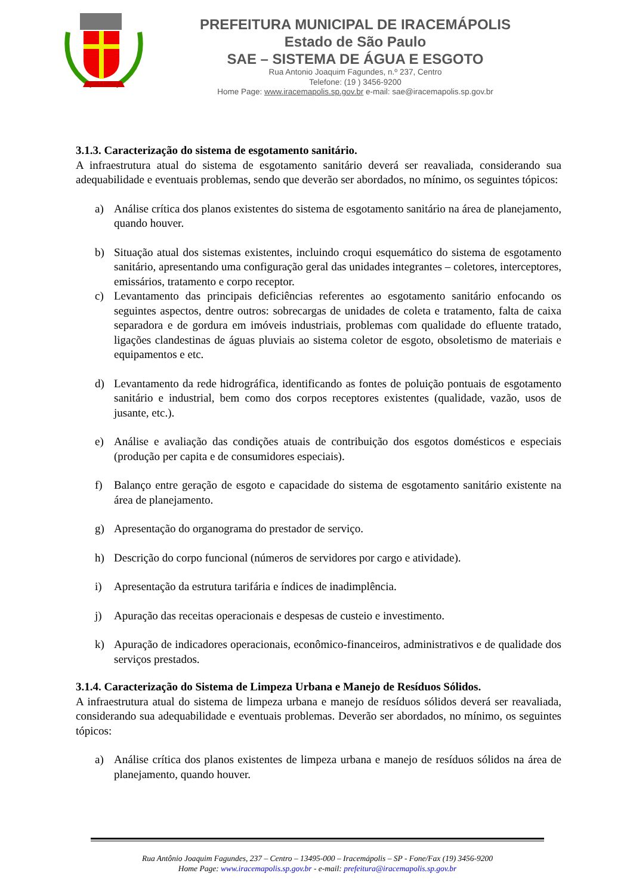PREFEITURA MUNICIPAL DE IRACEMÁPOLIS
Estado de São Paulo
SAE – SISTEMA DE ÁGUA E ESGOTO
Rua Antonio Joaquim Fagundes, n.º 237, Centro
Telefone: (19 ) 3456-9200
Home Page: www.iracemapolis.sp.gov.br e-mail: sae@iracemapolis.sp.gov.br
3.1.3. Caracterização do sistema de esgotamento sanitário.
A infraestrutura atual do sistema de esgotamento sanitário deverá ser reavaliada, considerando sua adequabilidade e eventuais problemas, sendo que deverão ser abordados, no mínimo, os seguintes tópicos:
a) Análise crítica dos planos existentes do sistema de esgotamento sanitário na área de planejamento, quando houver.
b) Situação atual dos sistemas existentes, incluindo croqui esquemático do sistema de esgotamento sanitário, apresentando uma configuração geral das unidades integrantes – coletores, interceptores, emissários, tratamento e corpo receptor.
c) Levantamento das principais deficiências referentes ao esgotamento sanitário enfocando os seguintes aspectos, dentre outros: sobrecargas de unidades de coleta e tratamento, falta de caixa separadora e de gordura em imóveis industriais, problemas com qualidade do efluente tratado, ligações clandestinas de águas pluviais ao sistema coletor de esgoto, obsoletismo de materiais e equipamentos e etc.
d) Levantamento da rede hidrográfica, identificando as fontes de poluição pontuais de esgotamento sanitário e industrial, bem como dos corpos receptores existentes (qualidade, vazão, usos de jusante, etc.).
e) Análise e avaliação das condições atuais de contribuição dos esgotos domésticos e especiais (produção per capita e de consumidores especiais).
f) Balanço entre geração de esgoto e capacidade do sistema de esgotamento sanitário existente na área de planejamento.
g) Apresentação do organograma do prestador de serviço.
h) Descrição do corpo funcional (números de servidores por cargo e atividade).
i) Apresentação da estrutura tarifária e índices de inadimplência.
j) Apuração das receitas operacionais e despesas de custeio e investimento.
k) Apuração de indicadores operacionais, econômico-financeiros, administrativos e de qualidade dos serviços prestados.
3.1.4. Caracterização do Sistema de Limpeza Urbana e Manejo de Resíduos Sólidos.
A infraestrutura atual do sistema de limpeza urbana e manejo de resíduos sólidos deverá ser reavaliada, considerando sua adequabilidade e eventuais problemas. Deverão ser abordados, no mínimo, os seguintes tópicos:
a) Análise crítica dos planos existentes de limpeza urbana e manejo de resíduos sólidos na área de planejamento, quando houver.
Rua Antônio Joaquim Fagundes, 237 – Centro – 13495-000 – Iracemápolis – SP - Fone/Fax (19) 3456-9200
Home Page: www.iracemapolis.sp.gov.br - e-mail: prefeitura@iracemapolis.sp.gov.br